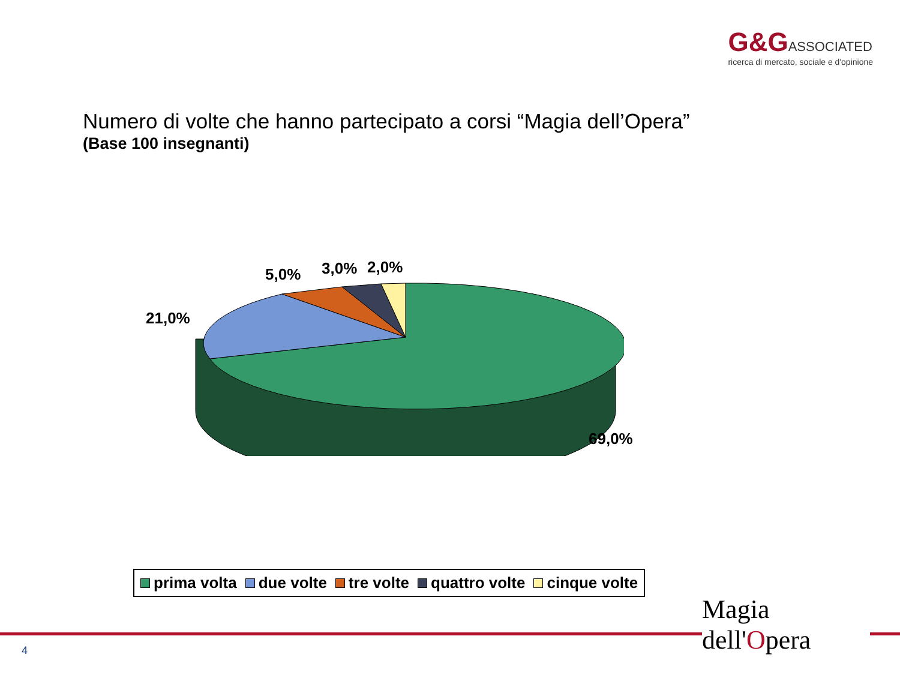G&G ASSOCIATED
ricerca di mercato, sociale e d'opinione
Numero di volte che hanno partecipato a corsi “Magia dell’Opera”
(Base 100 insegnanti)
21,0%
5,0% 3,0% 2,0%
69,0%
prima volta due volte tre volte quattro volte cinque volte
4
Magia dell'Opera